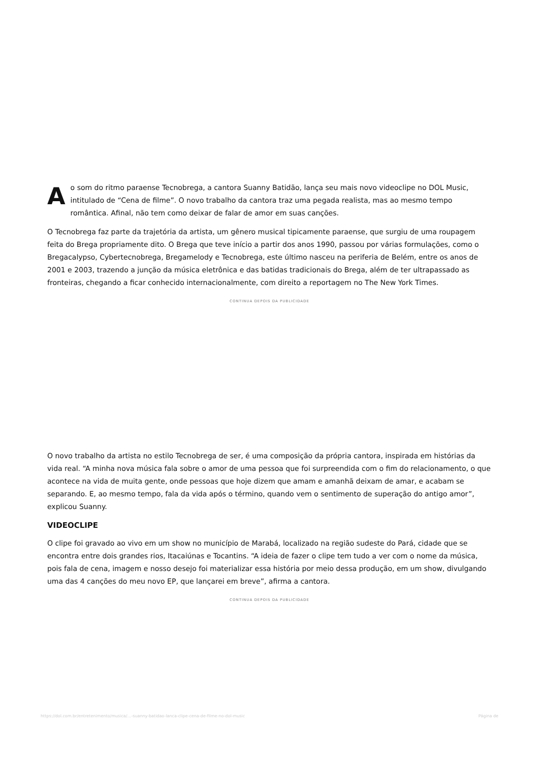Ao som do ritmo paraense Tecnobrega, a cantora Suanny Batidão, lança seu mais novo videoclipe no DOL Music, intitulado de “Cena de filme”. O novo trabalho da cantora traz uma pegada realista, mas ao mesmo tempo romântica. Afinal, não tem como deixar de falar de amor em suas canções.
O Tecnobrega faz parte da trajetória da artista, um gênero musical tipicamente paraense, que surgiu de uma roupagem feita do Brega propriamente dito. O Brega que teve início a partir dos anos 1990, passou por várias formulações, como o Bregacalypso, Cybertecnobrega, Bregamelody e Tecnobrega, este último nasceu na periferia de Belém, entre os anos de 2001 e 2003, trazendo a junção da música eletrônica e das batidas tradicionais do Brega, além de ter ultrapassado as fronteiras, chegando a ficar conhecido internacionalmente, com direito a reportagem no The New York Times.
CONTINUA DEPOIS DA PUBLICIDADE
O novo trabalho da artista no estilo Tecnobrega de ser, é uma composição da própria cantora, inspirada em histórias da vida real. “A minha nova música fala sobre o amor de uma pessoa que foi surpreendida com o fim do relacionamento, o que acontece na vida de muita gente, onde pessoas que hoje dizem que amam e amanhã deixam de amar, e acabam se separando. E, ao mesmo tempo, fala da vida após o término, quando vem o sentimento de superação do antigo amor”, explicou Suanny.
VIDEOCLIPE
O clipe foi gravado ao vivo em um show no município de Marabá, localizado na região sudeste do Pará, cidade que se encontra entre dois grandes rios, Itacaiúnas e Tocantins. “A ideia de fazer o clipe tem tudo a ver com o nome da música, pois fala de cena, imagem e nosso desejo foi materializar essa história por meio dessa produção, em um show, divulgando uma das 4 canções do meu novo EP, que lançarei em breve”, afirma a cantora.
CONTINUA DEPOIS DA PUBLICIDADE
https://dol.com.br/entretenimento/musica/…-suanny-batidao-lanca-clipe-cena-de-filme-no-dol-music Página de